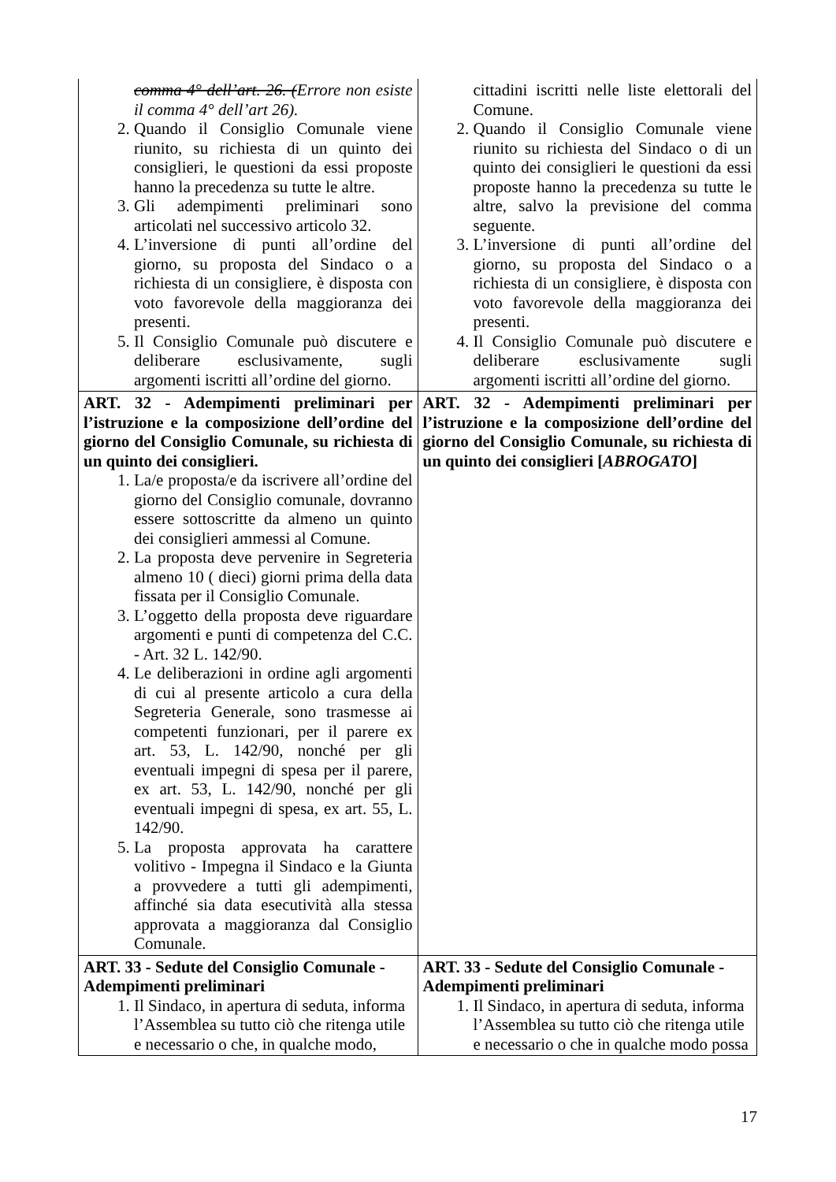| comma 4° dell’art. 26. ( Errore non esiste il comma 4° dell’art 26). 2. Quando il Consiglio Comunale viene riunito, su richiesta di un quinto dei consiglieri, le questioni da essi proposte hanno la precedenza su tutte le altre. 3. Gli adempimenti preliminari sono articolati nel successivo articolo 32. 4. L’inversione di punti all’ordine del giorno, su proposta del Sindaco o a richiesta di un consigliere, è disposta con voto favorevole della maggioranza dei presenti. 5. Il Consiglio Comunale può discutere e deliberare esclusivamente, sugli argomenti iscritti all’ordine del giorno. | cittadini iscritti nelle liste elettorali del Comune. 2. Quando il Consiglio Comunale viene riunito su richiesta del Sindaco o di un quinto dei consiglieri le questioni da essi proposte hanno la precedenza su tutte le altre, salvo la previsione del comma seguente. 3. L’inversione di punti all’ordine del giorno, su proposta del Sindaco o a richiesta di un consigliere, è disposta con voto favorevole della maggioranza dei presenti. 4. Il Consiglio Comunale può discutere e deliberare esclusivamente sugli argomenti iscritti all’ordine del giorno. |
| ART. 32 - Adempimenti preliminari per l’istruzione e la composizione dell’ordine del giorno del Consiglio Comunale, su richiesta di un quinto dei consiglieri. 1. La/e proposta/e da iscrivere all’ordine del giorno del Consiglio comunale, dovranno essere sottoscritte da almeno un quinto dei consiglieri ammessi al Comune. 2. La proposta deve pervenire in Segreteria almeno 10 ( dieci) giorni prima della data fissata per il Consiglio Comunale. 3. L’oggetto della proposta deve riguardare argomenti e punti di competenza del C.C. - Art. 32 L. 142/90. 4. Le deliberazioni in ordine agli argomenti di cui al presente articolo a cura della Segreteria Generale, sono trasmesse ai competenti funzionari, per il parere ex art. 53, L. 142/90, nonché per gli eventuali impegni di spesa per il parere, ex art. 53, L. 142/90, nonché per gli eventuali impegni di spesa, ex art. 55, L. 142/90. 5. La proposta approvata ha carattere volitivo - Impegna il Sindaco e la Giunta a provvedere a tutti gli adempimenti, affinché sia data esecutività alla stessa approvata a maggioranza dal Consiglio Comunale. | ART. 32 - Adempimenti preliminari per l’istruzione e la composizione dell’ordine del giorno del Consiglio Comunale, su richiesta di un quinto dei consiglieri [ ABROGATO ] |
| ART. 33 - Sedute del Consiglio Comunale - Adempimenti preliminari 1. Il Sindaco, in apertura di seduta, informa l’Assemblea su tutto ciò che ritenga utile e necessario o che, in qualche modo, | ART. 33 - Sedute del Consiglio Comunale - Adempimenti preliminari 1. Il Sindaco, in apertura di seduta, informa l’Assemblea su tutto ciò che ritenga utile e necessario o che in qualche modo possa |
17